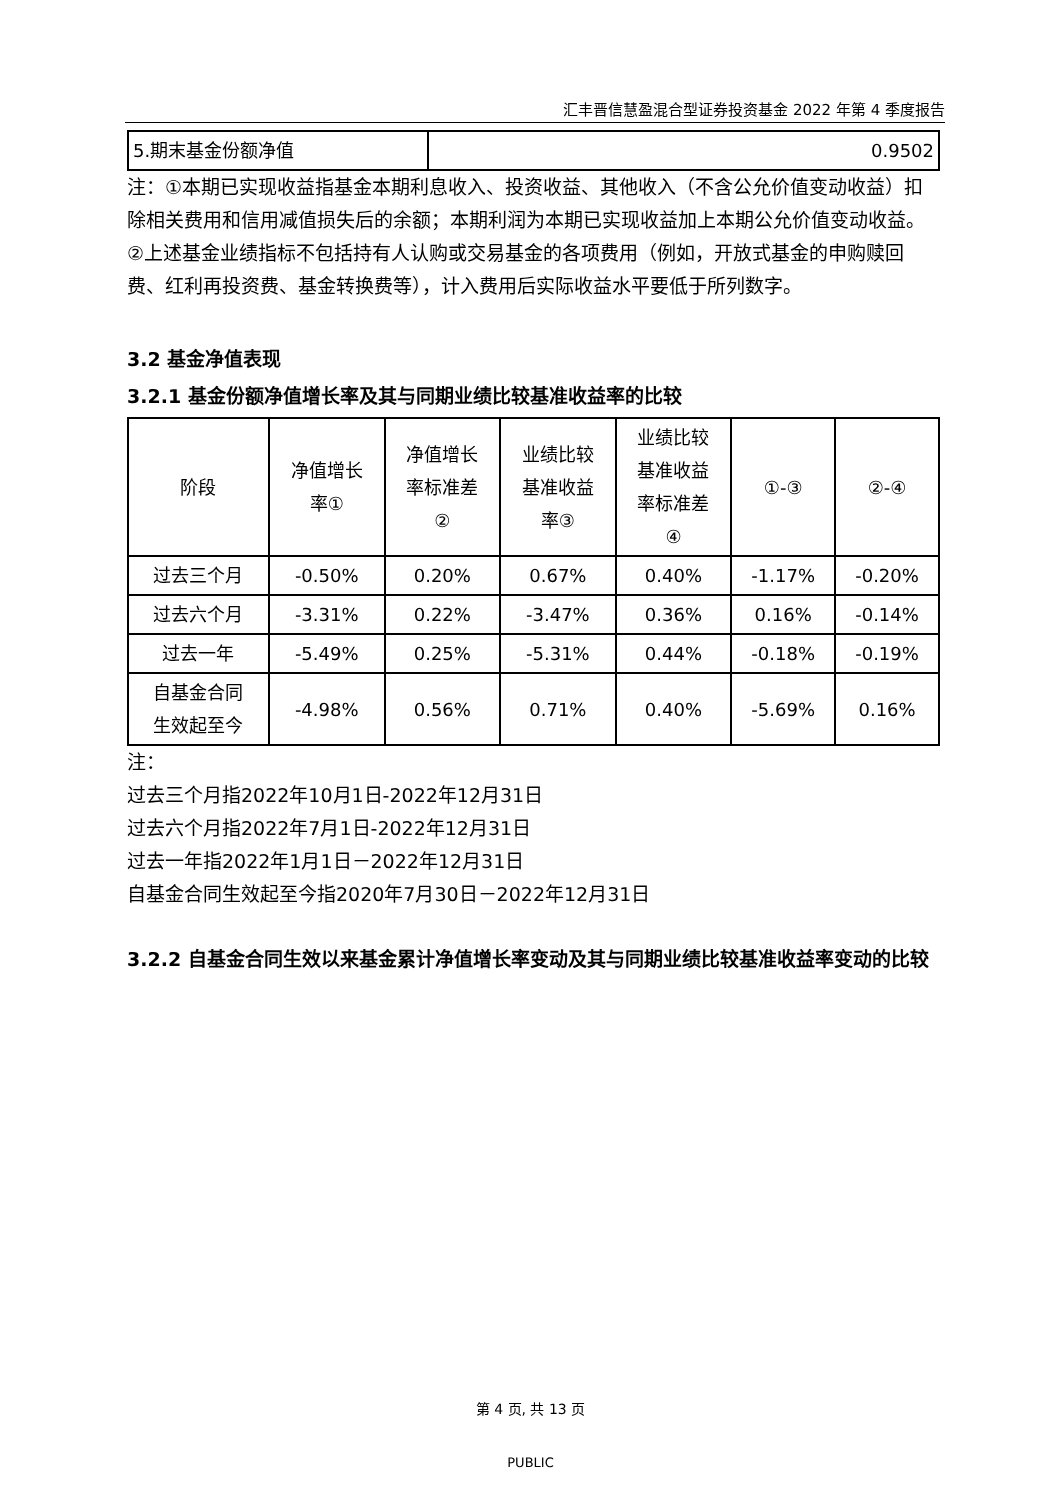汇丰晋信慧盈混合型证券投资基金 2022 年第 4 季度报告
| 5.期末基金份额净值 | 0.9502 |
注：①本期已实现收益指基金本期利息收入、投资收益、其他收入（不含公允价值变动收益）扣除相关费用和信用减值损失后的余额；本期利润为本期已实现收益加上本期公允价值变动收益。
②上述基金业绩指标不包括持有人认购或交易基金的各项费用（例如，开放式基金的申购赎回费、红利再投资费、基金转换费等），计入费用后实际收益水平要低于所列数字。
3.2 基金净值表现
3.2.1 基金份额净值增长率及其与同期业绩比较基准收益率的比较
| 阶段 | 净值增长 率① | 净值增长 率标准差 ② | 业绩比较 基准收益 率③ | 业绩比较 基准收益 率标准差 ④ | ①-③ | ②-④ |
| --- | --- | --- | --- | --- | --- | --- |
| 过去三个月 | -0.50% | 0.20% | 0.67% | 0.40% | -1.17% | -0.20% |
| 过去六个月 | -3.31% | 0.22% | -3.47% | 0.36% | 0.16% | -0.14% |
| 过去一年 | -5.49% | 0.25% | -5.31% | 0.44% | -0.18% | -0.19% |
| 自基金合同 生效起至今 | -4.98% | 0.56% | 0.71% | 0.40% | -5.69% | 0.16% |
注：
过去三个月指2022年10月1日-2022年12月31日
过去六个月指2022年7月1日-2022年12月31日
过去一年指2022年1月1日－2022年12月31日
自基金合同生效起至今指2020年7月30日－2022年12月31日
3.2.2 自基金合同生效以来基金累计净值增长率变动及其与同期业绩比较基准收益率变动的比较
第 4 页, 共 13 页
PUBLIC